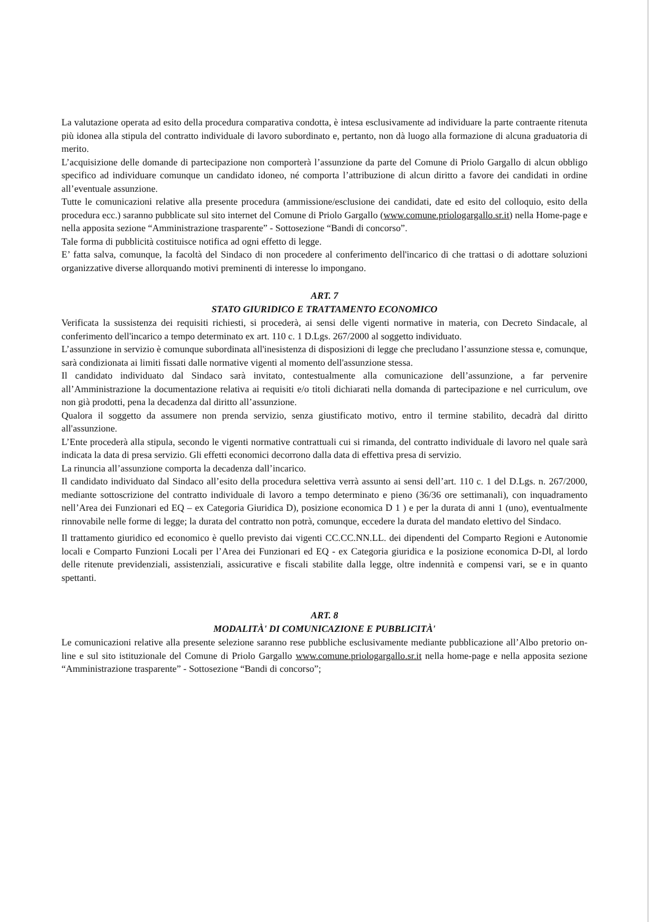La valutazione operata ad esito della procedura comparativa condotta, è intesa esclusivamente ad individuare la parte contraente ritenuta più idonea alla stipula del contratto individuale di lavoro subordinato e, pertanto, non dà luogo alla formazione di alcuna graduatoria di merito.
L’acquisizione delle domande di partecipazione non comporterà l’assunzione da parte del Comune di Priolo Gargallo di alcun obbligo specifico ad individuare comunque un candidato idoneo, né comporta l’attribuzione di alcun diritto a favore dei candidati in ordine all’eventuale assunzione.
Tutte le comunicazioni relative alla presente procedura (ammissione/esclusione dei candidati, date ed esito del colloquio, esito della procedura ecc.) saranno pubblicate sul sito internet del Comune di Priolo Gargallo (www.comune.priologargallo.sr.it) nella Home-page e nella apposita sezione “Amministrazione trasparente” - Sottosezione “Bandi di concorso”.
Tale forma di pubblicità costituisce notifica ad ogni effetto di legge.
E’ fatta salva, comunque, la facoltà del Sindaco di non procedere al conferimento dell'incarico di che trattasi o di adottare soluzioni organizzative diverse allorquando motivi preminenti di interesse lo impongano.
ART. 7
STATO GIURIDICO E TRATTAMENTO ECONOMICO
Verificata la sussistenza dei requisiti richiesti, si procederà, ai sensi delle vigenti normative in materia, con Decreto Sindacale, al conferimento dell'incarico a tempo determinato ex art. 110 c. 1 D.Lgs. 267/2000 al soggetto individuato.
L’assunzione in servizio è comunque subordinata all'inesistenza di disposizioni di legge che precludano l’assunzione stessa e, comunque, sarà condizionata ai limiti fissati dalle normative vigenti al momento dell'assunzione stessa.
Il candidato individuato dal Sindaco sarà invitato, contestualmente alla comunicazione dell’assunzione, a far pervenire all’Amministrazione la documentazione relativa ai requisiti e/o titoli dichiarati nella domanda di partecipazione e nel curriculum, ove non già prodotti, pena la decadenza dal diritto all’assunzione.
Qualora il soggetto da assumere non prenda servizio, senza giustificato motivo, entro il termine stabilito, decadrà dal diritto all'assunzione.
L’Ente procederà alla stipula, secondo le vigenti normative contrattuali cui si rimanda, del contratto individuale di lavoro nel quale sarà indicata la data di presa servizio. Gli effetti economici decorrono dalla data di effettiva presa di servizio.
La rinuncia all’assunzione comporta la decadenza dall’incarico.
Il candidato individuato dal Sindaco all’esito della procedura selettiva verrà assunto ai sensi dell’art. 110 c. 1 del D.Lgs. n. 267/2000, mediante sottoscrizione del contratto individuale di lavoro a tempo determinato e pieno (36/36 ore settimanali), con inquadramento nell’Area dei Funzionari ed EQ – ex Categoria Giuridica D), posizione economica D 1 ) e per la durata di anni 1 (uno), eventualmente rinnovabile nelle forme di legge; la durata del contratto non potrà, comunque, eccedere la durata del mandato elettivo del Sindaco.
Il trattamento giuridico ed economico è quello previsto dai vigenti CC.CC.NN.LL. dei dipendenti del Comparto Regioni e Autonomie locali e Comparto Funzioni Locali per l’Area dei Funzionari ed EQ - ex Categoria giuridica e la posizione economica D-Dl, al lordo delle ritenute previdenziali, assistenziali, assicurative e fiscali stabilite dalla legge, oltre indennità e compensi vari, se e in quanto spettanti.
ART. 8
MODALITÀ' DI COMUNICAZIONE E PUBBLICITÀ'
Le comunicazioni relative alla presente selezione saranno rese pubbliche esclusivamente mediante pubblicazione all’Albo pretorio on-line e sul sito istituzionale del Comune di Priolo Gargallo www.comune.priologargallo.sr.it nella home-page e nella apposita sezione “Amministrazione trasparente” - Sottosezione “Bandi di concorso”;